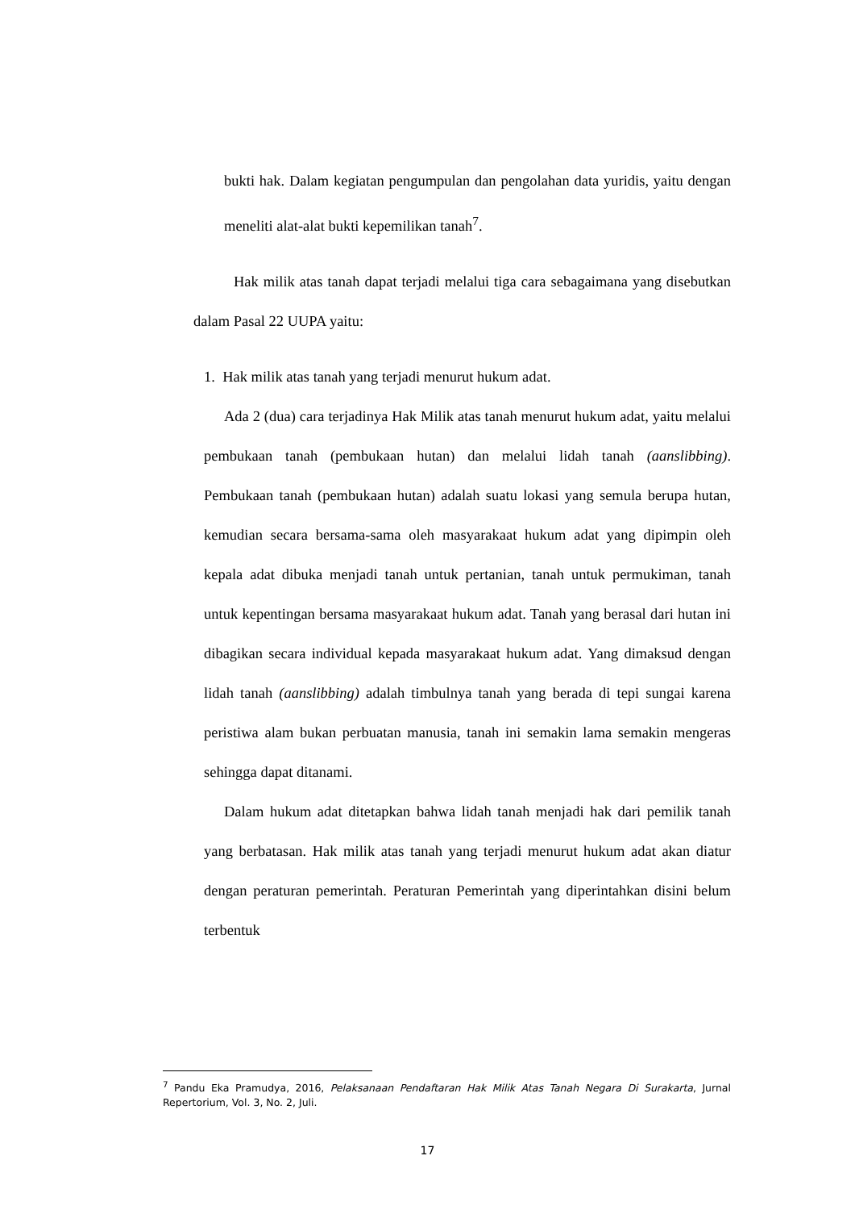bukti hak. Dalam kegiatan pengumpulan dan pengolahan data yuridis, yaitu dengan meneliti alat-alat bukti kepemilikan tanah<sup>7</sup>.
Hak milik atas tanah dapat terjadi melalui tiga cara sebagaimana yang disebutkan dalam Pasal 22 UUPA yaitu:
1. Hak milik atas tanah yang terjadi menurut hukum adat.
Ada 2 (dua) cara terjadinya Hak Milik atas tanah menurut hukum adat, yaitu melalui pembukaan tanah (pembukaan hutan) dan melalui lidah tanah (aanslibbing). Pembukaan tanah (pembukaan hutan) adalah suatu lokasi yang semula berupa hutan, kemudian secara bersama-sama oleh masyarakaat hukum adat yang dipimpin oleh kepala adat dibuka menjadi tanah untuk pertanian, tanah untuk permukiman, tanah untuk kepentingan bersama masyarakaat hukum adat. Tanah yang berasal dari hutan ini dibagikan secara individual kepada masyarakaat hukum adat. Yang dimaksud dengan lidah tanah (aanslibbing) adalah timbulnya tanah yang berada di tepi sungai karena peristiwa alam bukan perbuatan manusia, tanah ini semakin lama semakin mengeras sehingga dapat ditanami.
Dalam hukum adat ditetapkan bahwa lidah tanah menjadi hak dari pemilik tanah yang berbatasan. Hak milik atas tanah yang terjadi menurut hukum adat akan diatur dengan peraturan pemerintah. Peraturan Pemerintah yang diperintahkan disini belum terbentuk
<sup>7</sup> Pandu Eka Pramudya, 2016, Pelaksanaan Pendaftaran Hak Milik Atas Tanah Negara Di Surakarta, Jurnal Repertorium, Vol. 3, No. 2, Juli.
17